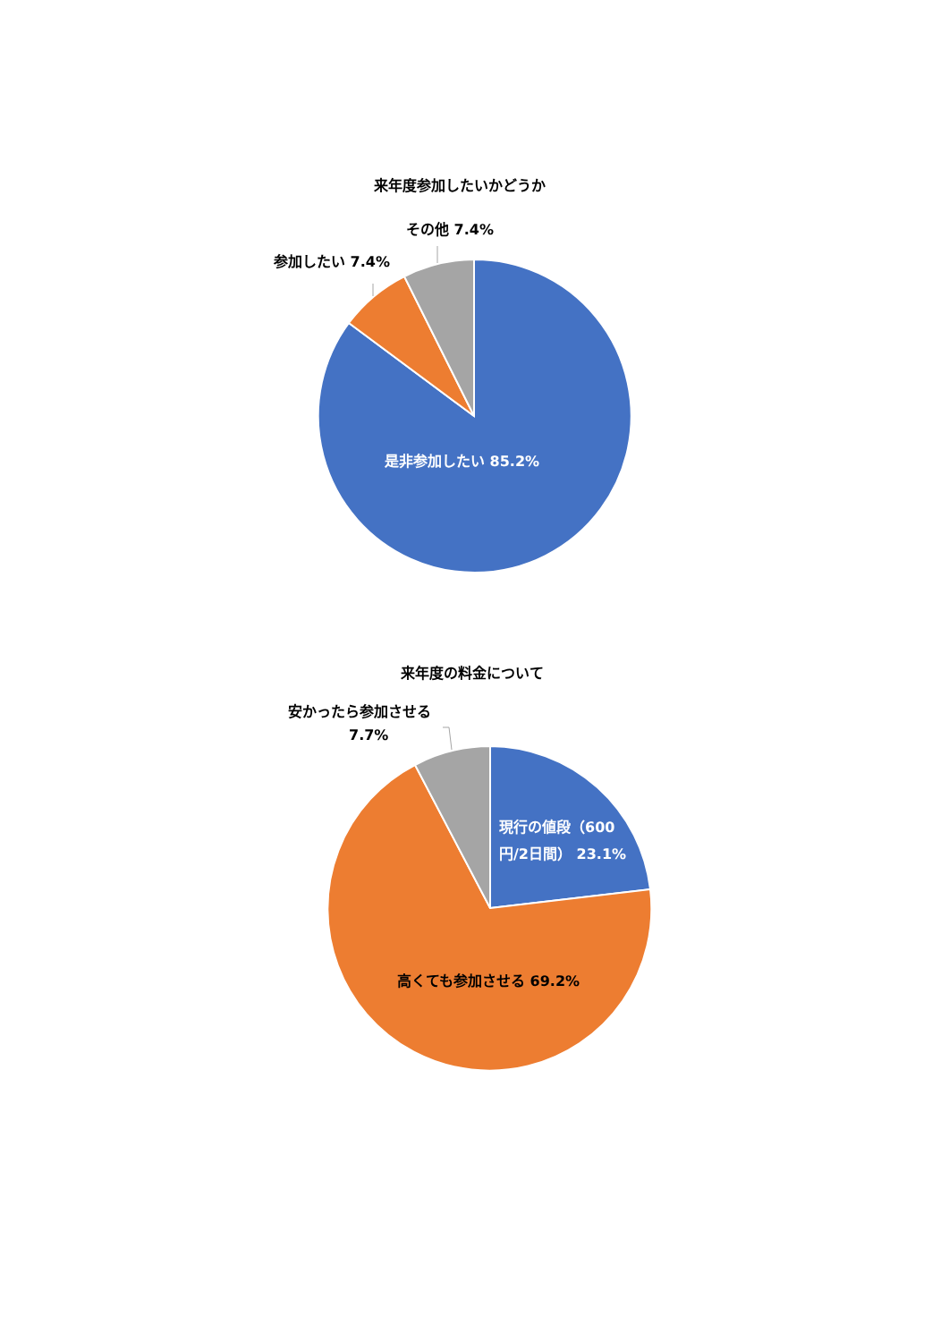来年度参加したいかどうか
その他 7.4%
参加したい 7.4%
是非参加したい 85.2%
来年度の料金について
安かったら参加させる
7.7%
現行の値段（600円/2日間） 23.1%
高くても参加させる 69.2%